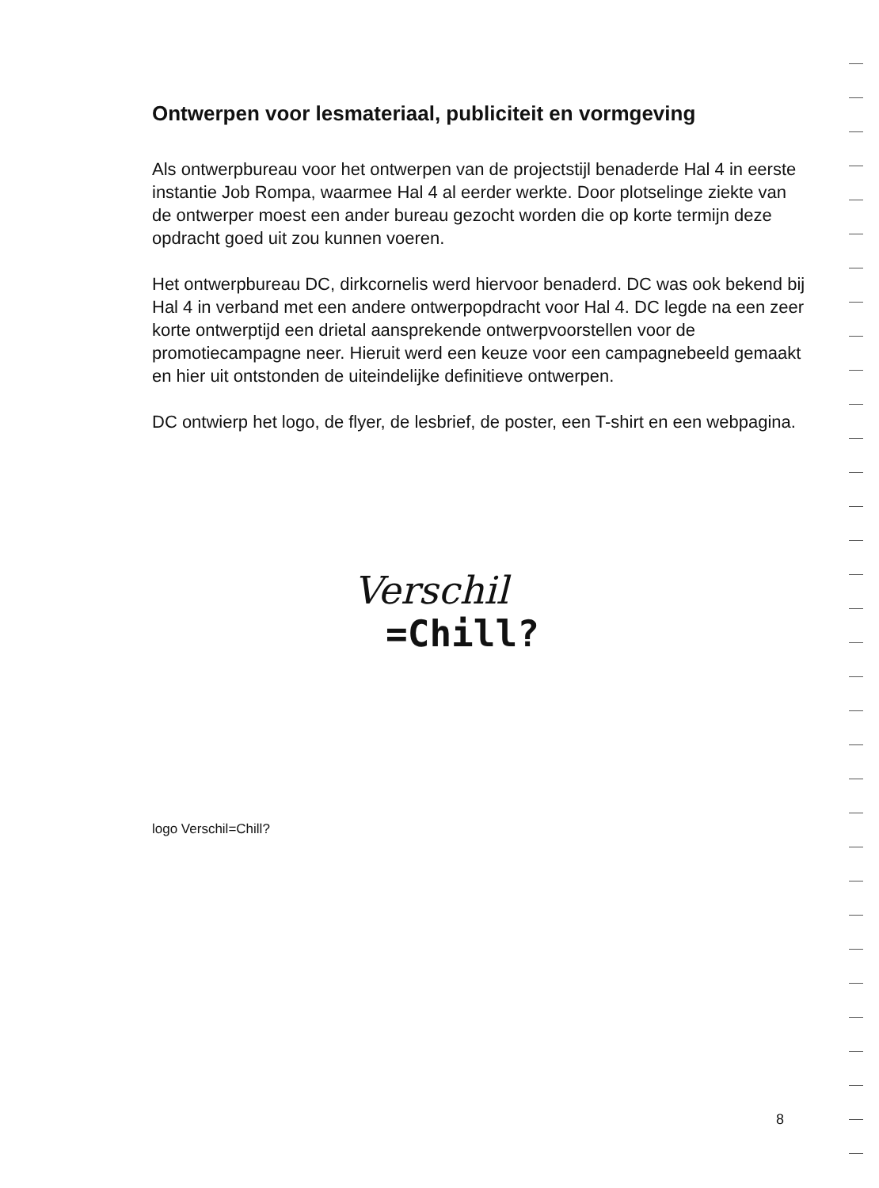Ontwerpen voor lesmateriaal, publiciteit en vormgeving
Als ontwerpbureau voor het ontwerpen van de projectstijl benaderde Hal 4 in eerste instantie Job Rompa, waarmee Hal 4 al eerder werkte. Door plotselinge ziekte van de ontwerper moest een ander bureau gezocht worden die op korte termijn deze opdracht goed uit zou kunnen voeren.
Het ontwerpbureau DC, dirkcornelis werd hiervoor benaderd. DC was ook bekend bij Hal 4 in verband met een andere ontwerpopdracht voor Hal 4. DC legde na een zeer korte ontwerptijd een drietal aansprekende ontwerpvoorstellen voor de promotiecampagne neer. Hieruit werd een keuze voor een campagnebeeld gemaakt en hier uit ontstonden de uiteindelijke definitieve ontwerpen.
DC ontwierp het logo, de flyer, de lesbrief, de poster, een T-shirt en een webpagina.
Verschil
=Chill?
logo Verschil=Chill?
8